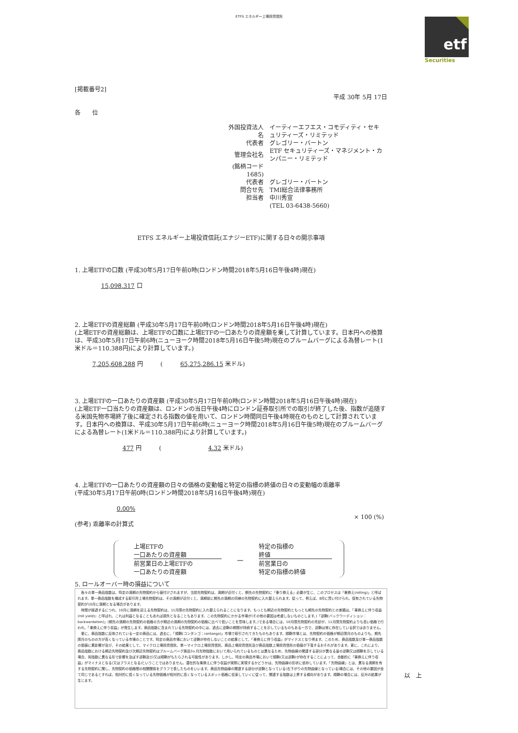ETFS エネルギー上場投資信託
etf
Securities
[掲載番号2]
平成 30年 5月 17日
各　　位
| 外国投資法人名 | イーティーエフエス・コモディティ・セキュリティーズ・リミテッド |
| 代表者 | グレゴリー・バートン |
| 管理会社名 | ETF セキュリティーズ・マネジメント・カンパニー・リミテッド |
| (銘柄コード 1685) | |
| 代表者 | グレゴリー・バートン |
| 問合せ先 | TMI総合法律事務所 |
| 担当者 | 中川秀宣 |
| | (TEL 03-6438-5660) |
ETFS エネルギー上場投資信託(エナジーETF)に関する日々の開示事項
1. 上場ETFの口数 (平成30年5月17日午前0時(ロンドン時間2018年5月16日午後4時)現在)
15,098,317 口
2. 上場ETFの資産総額 (平成30年5月17日午前0時(ロンドン時間2018年5月16日午後4時)現在)
(上場ETFの資産総額は、上場ETFの口数に上場ETFの一口あたりの資産額を乗して計算しています。日本円への換算は、平成30年5月17日午前6時(ニューヨーク時間2018年5月16日午後5時)現在のブルームバーグによる為替レート(1米ドル＝110.388円)により計算しています。)
7,205,608,288 円　　　(　　　65,275,286.15 米ドル)
3. 上場ETFの一口あたりの資産額 (平成30年5月17日午前0時(ロンドン時間2018年5月16日午後4時)現在)
(上場ETF一口当たりの資産額は、ロンドンの当日午後4時にロンドン証券取引所での取引が終了した後、指数が追随する米国先物市場終了後に確定される指数の値を用いて、ロンドン時間同日午後4時現在のものとして計算されています。日本円への換算は、平成30年5月17日午前6時(ニューヨーク時間2018年5月16日午後5時)現在のブルームバーグによる為替レート(1米ドル＝110.388円)により計算しています。)
477 円　　　(　　　　　　　　4.32 米ドル)
4. 上場ETFの一口あたりの資産額の日々の価格の変動幅と特定の指標の終値の日々の変動幅の乖離率
(平成30年5月17日午前0時(ロンドン時間2018年5月16日午後4時)現在)
0.00%
(参考) 乖離率の計算式
上場ETFの
一口あたりの資産額
前営業日の上場ETFの
一口あたりの資産額
－
特定の指標の
終値
前営業日の
特定の指標の終値
× 100 (%)
5. ロールオーバー時の損益について
　各々の単一商品指数は、特定の満期の先物契約から値付けされますが、当該先物契約は、満期が近付くと、期先の先物契約に「乗り換える」必要が生じ、このプロセスは「乗換え(rolling)」と呼ばれます。単一商品指数を構成する取引所上場先物契約は、その満期が近付くと、満期前に期先の満期の同様の先物契約に入れ替えられます。従って、例えば、8月に買い付けられ、保有されている先物契約が10月に満期となる場合があります。
　時間が経過するにつれ、10月に満期を迎える先物契約は、11月限の先物契約に入れ替えられることになります。もっとも期近の先物契約ともっとも期先の先物契約との差額は、「乗換えに伴う収益(roll yield)」と呼ばれ、これは利益となることもあれば損失となることもあります。この先物契約にかかる市場が(その他の要因は考慮しないものとします。)「逆鞘(バックワーディション：backwardation)」(期先の満期の先物契約の価格の方が期近の満期の先物契約の価格に比べて低いことを意味します。)である場合には、10月限先物契約の売却が、11月限先物契約よりも高い価格で行われ、「乗換えに伴う収益」が発生します。商品指数に含まれている先物契約の中には、過去に逆鞘の期間が持続することを示しているものもある一方で、逆鞘は常に存在している訳ではありません。
　更に、商品指数に反映されている一定の商品には、過去に、「順鞘(コンタンゴ：contango)」市場で取引されてきたものもあります。順鞘市場とは、先物契約の価格が期近限月のものよりも、期先限月のものの方が高くなっている市場のことです。特定の商品市場において逆鞘が存在しないことの結果として、「乗換えに伴う収益」がマイナスとなり得ます。このため、商品指数及び単一商品指数の価値に悪影響が及び、その結果として、マイクロ上場投資信託、単一マイクロ上場投資信託、商品上場投資信託及び商品指数上場投資信託の価値が下落するおそれがあります。更に、これにより、商品指数における期近先物契約及び次期近先物契約はブルームバーグ商品3ヶ月先物指数において用いられているものとは異なるため、先物曲線の関連する部分が異なる量の逆鞘又は順鞘を示している場合、両指数に異なる形で影響を及ぼす逆鞘及び/又は順鞘がもたらされる可能性があります。しかし、特定の商品市場において順鞘(又は逆鞘)が存在することによって、自動的に「乗換えに伴う収益」がマイナスとなる(又はプラスとなる)ということではありません。潜在的な乗換えに伴う収益が実際に実現するかどうかは、先物曲線の形状に依存しています。「先物曲線」とは、異なる満期を有する先物契約に関し、先物契約の価格間の相関関係をグラフで表したものをいいます。商品先物曲線の関連する部分が逆鞘となっている(右下がりの先物曲線となっている)場合には、その他の要因が全て同じであるとすれば、相対的に低くなっている先物価格が相対的に高くなっているスポット価格に収束していくに従って、関連する指数は上昇する傾向があります。順鞘の場合には、反対の結果が生じます。
以　上